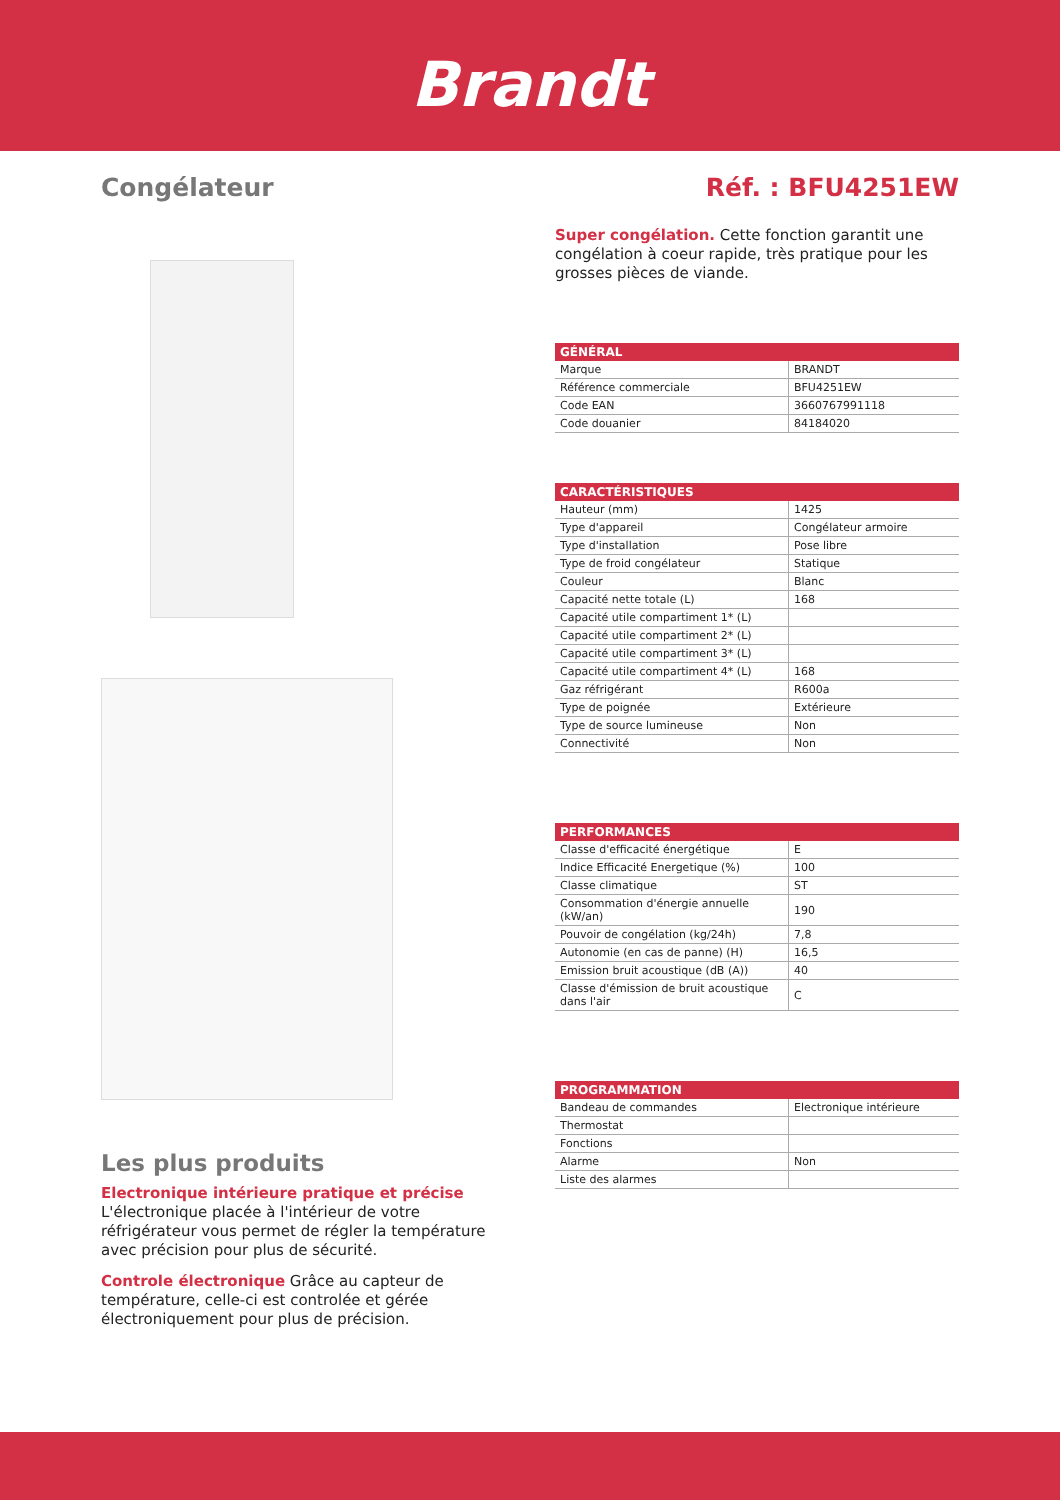Brandt
Congélateur Réf. : BFU4251EW
Les plus produits
Electronique intérieure pratique et précise
L'électronique placée à l'intérieur de votre réfrigérateur vous permet de régler la température avec précision pour plus de sécurité.
Controle électronique Grâce au capteur de température, celle-ci est controlée et gérée électroniquement pour plus de précision.
Super congélation. Cette fonction garantit une congélation à coeur rapide, très pratique pour les grosses pièces de viande.
| GÉNÉRAL | |
| --- | --- |
| Marque | BRANDT |
| Référence commerciale | BFU4251EW |
| Code EAN | 3660767991118 |
| Code douanier | 84184020 |
| CARACTÉRISTIQUES | |
| --- | --- |
| Hauteur (mm) | 1425 |
| Type d'appareil | Congélateur armoire |
| Type d'installation | Pose libre |
| Type de froid congélateur | Statique |
| Couleur | Blanc |
| Capacité nette totale (L) | 168 |
| Capacité utile compartiment 1* (L) | |
| Capacité utile compartiment 2* (L) | |
| Capacité utile compartiment 3* (L) | |
| Capacité utile compartiment 4* (L) | 168 |
| Gaz réfrigérant | R600a |
| Type de poignée | Extérieure |
| Type de source lumineuse | Non |
| Connectivité | Non |
| PERFORMANCES | |
| --- | --- |
| Classe d'efficacité énergétique | E |
| Indice Efficacité Energetique (%) | 100 |
| Classe climatique | ST |
| Consommation d'énergie annuelle (kW/an) | 190 |
| Pouvoir de congélation (kg/24h) | 7,8 |
| Autonomie (en cas de panne) (H) | 16,5 |
| Emission bruit acoustique (dB (A)) | 40 |
| Classe d'émission de bruit acoustique dans l'air | C |
| PROGRAMMATION | |
| --- | --- |
| Bandeau de commandes | Electronique intérieure |
| Thermostat | |
| Fonctions | |
| Alarme | Non |
| Liste des alarmes | |